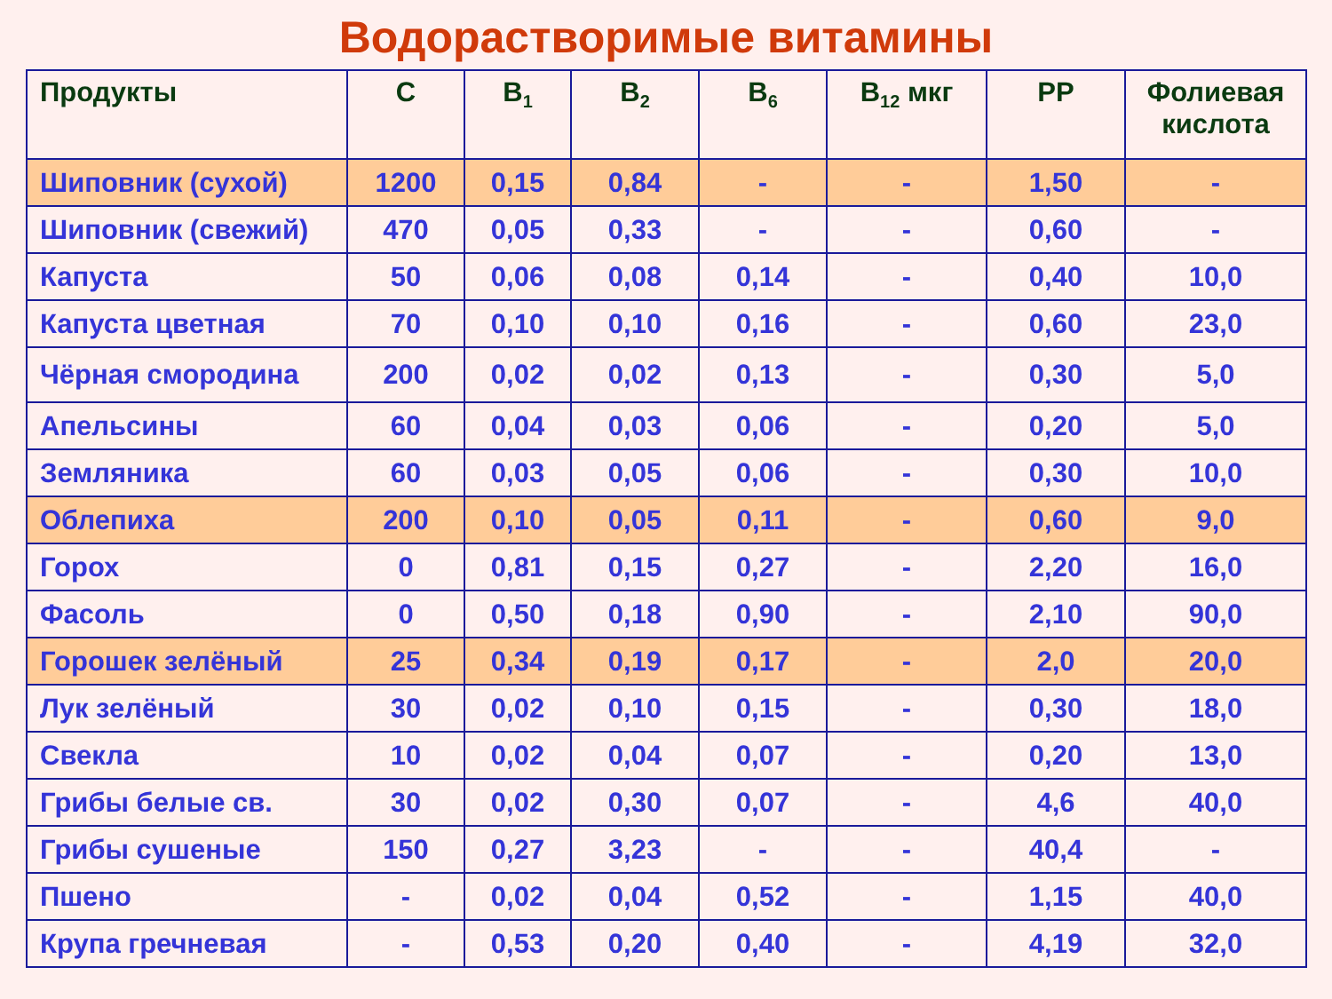Водорастворимые витамины
| Продукты | C | B<sub>1</sub> | B<sub>2</sub> | B<sub>6</sub> | B<sub>12</sub> мкг | PP | Фолиевая кислота |
| --- | --- | --- | --- | --- | --- | --- | --- |
| Шиповник (сухой) | 1200 | 0,15 | 0,84 | - | - | 1,50 | - |
| Шиповник (свежий) | 470 | 0,05 | 0,33 | - | - | 0,60 | - |
| Капуста | 50 | 0,06 | 0,08 | 0,14 | - | 0,40 | 10,0 |
| Капуста цветная | 70 | 0,10 | 0,10 | 0,16 | - | 0,60 | 23,0 |
| Чёрная смородина | 200 | 0,02 | 0,02 | 0,13 | - | 0,30 | 5,0 |
| Апельсины | 60 | 0,04 | 0,03 | 0,06 | - | 0,20 | 5,0 |
| Земляника | 60 | 0,03 | 0,05 | 0,06 | - | 0,30 | 10,0 |
| Облепиха | 200 | 0,10 | 0,05 | 0,11 | - | 0,60 | 9,0 |
| Горох | 0 | 0,81 | 0,15 | 0,27 | - | 2,20 | 16,0 |
| Фасоль | 0 | 0,50 | 0,18 | 0,90 | - | 2,10 | 90,0 |
| Горошек зелёный | 25 | 0,34 | 0,19 | 0,17 | - | 2,0 | 20,0 |
| Лук зелёный | 30 | 0,02 | 0,10 | 0,15 | - | 0,30 | 18,0 |
| Свекла | 10 | 0,02 | 0,04 | 0,07 | - | 0,20 | 13,0 |
| Грибы белые св. | 30 | 0,02 | 0,30 | 0,07 | - | 4,6 | 40,0 |
| Грибы сушеные | 150 | 0,27 | 3,23 | - | - | 40,4 | - |
| Пшено | - | 0,02 | 0,04 | 0,52 | - | 1,15 | 40,0 |
| Крупа гречневая | - | 0,53 | 0,20 | 0,40 | - | 4,19 | 32,0 |